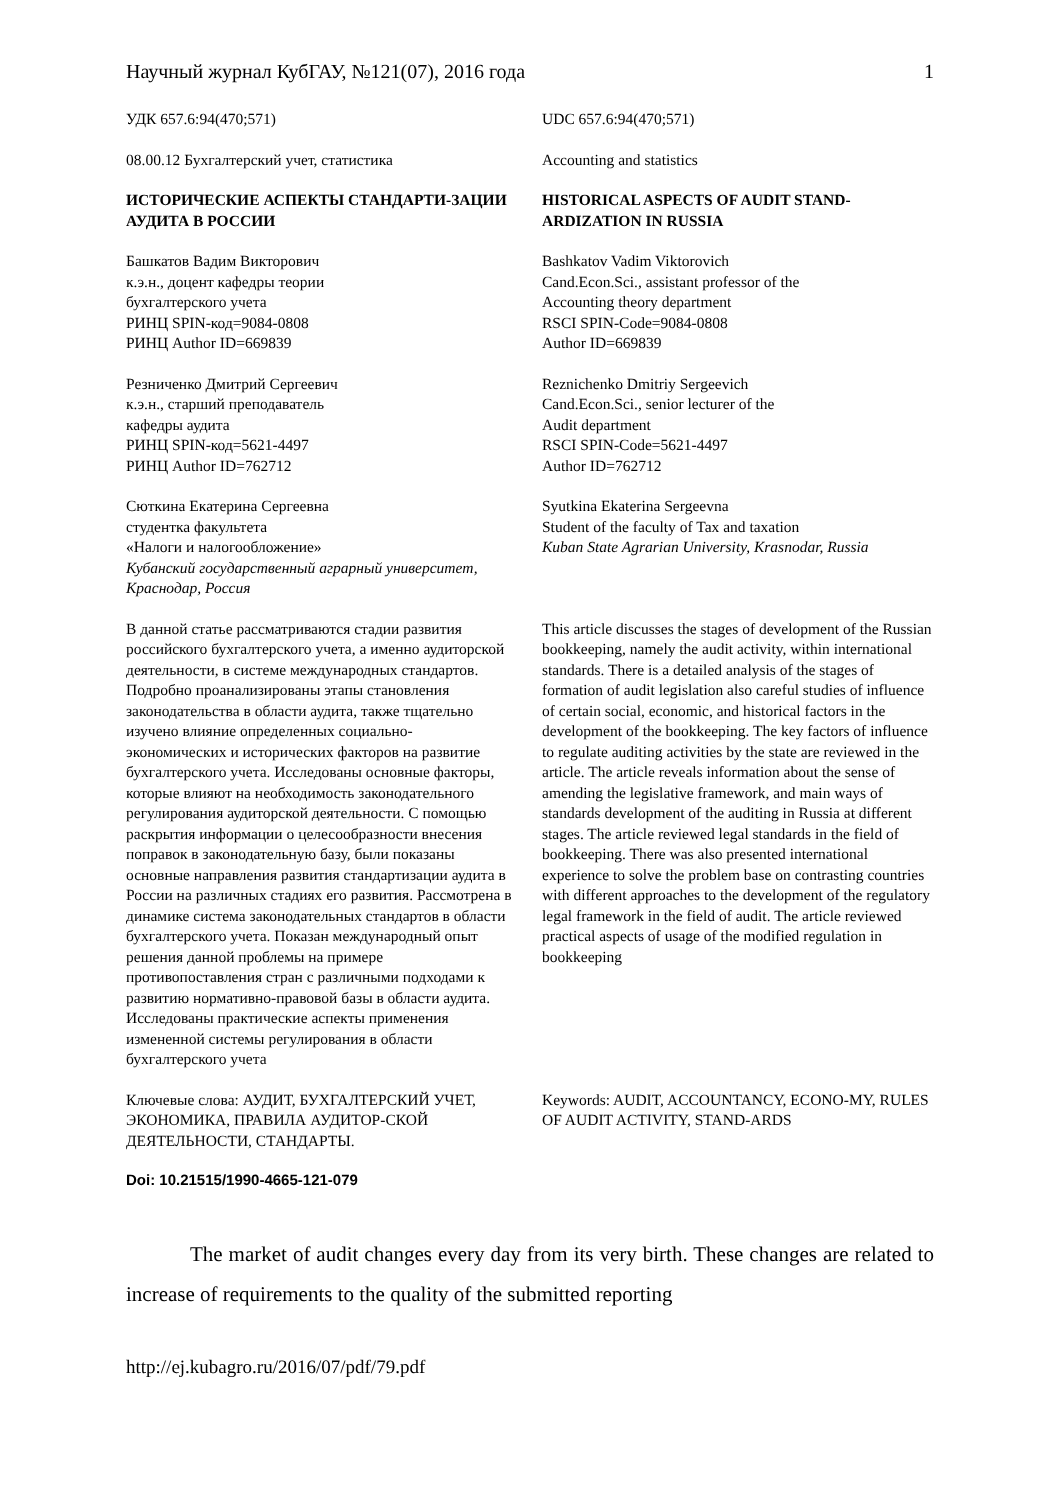Научный журнал КубГАУ, №121(07), 2016 года 1
УДК 657.6:94(470;571) UDC 657.6:94(470;571)
08.00.12 Бухгалтерский учет, статистика
Accounting and statistics
ИСТОРИЧЕСКИЕ АСПЕКТЫ СТАНДАРТИ-ЗАЦИИ АУДИТА В РОССИИ
HISTORICAL ASPECTS OF AUDIT STAND-ARDIZATION IN RUSSIA
Башкатов Вадим Викторович
к.э.н., доцент кафедры теории
бухгалтерского учета
РИНЦ SPIN-код=9084-0808
РИНЦ Author ID=669839
Bashkatov Vadim Viktorovich
Cand.Econ.Sci., assistant professor of the
Accounting theory department
RSCI SPIN-Code=9084-0808
Author ID=669839
Резниченко Дмитрий Сергеевич
к.э.н., старший преподаватель
кафедры аудита
РИНЦ SPIN-код=5621-4497
РИНЦ Author ID=762712
Reznichenko Dmitriy Sergeevich
Cand.Econ.Sci., senior lecturer of the
Audit department
RSCI SPIN-Code=5621-4497
Author ID=762712
Сюткина Екатерина Сергеевна
студентка факультета
«Налоги и налогообложение»
Кубанский государственный аграрный университет, Краснодар, Россия
Syutkina Ekaterina Sergeevna
Student of the faculty of Tax and taxation
Kuban State Agrarian University, Krasnodar, Russia
В данной статье рассматриваются стадии развития российского бухгалтерского учета, а именно аудиторской деятельности, в системе международных стандартов. Подробно проанализированы этапы становления законодательства в области аудита, также тщательно изучено влияние определенных социально-экономических и исторических факторов на развитие бухгалтерского учета. Исследованы основные факторы, которые влияют на необходимость законодательного регулирования аудиторской деятельности. С помощью раскрытия информации о целесообразности внесения поправок в законодательную базу, были показаны основные направления развития стандартизации аудита в России на различных стадиях его развития. Рассмотрена в динамике система законодательных стандартов в области бухгалтерского учета. Показан международный опыт решения данной проблемы на примере противопоставления стран с различными подходами к развитию нормативно-правовой базы в области аудита. Исследованы практические аспекты применения измененной системы регулирования в области бухгалтерского учета
This article discusses the stages of development of the Russian bookkeeping, namely the audit activity, within international standards. There is a detailed analysis of the stages of formation of audit legislation also careful studies of influence of certain social, economic, and historical factors in the development of the bookkeeping. The key factors of influence to regulate auditing activities by the state are reviewed in the article. The article reveals information about the sense of amending the legislative framework, and main ways of standards development of the auditing in Russia at different stages. The article reviewed legal standards in the field of bookkeeping. There was also presented international experience to solve the problem base on contrasting countries with different approaches to the development of the regulatory legal framework in the field of audit. The article reviewed practical aspects of usage of the modified regulation in bookkeeping
Ключевые слова: АУДИТ, БУХГАЛТЕРСКИЙ УЧЕТ, ЭКОНОМИКА, ПРАВИЛА АУДИТОР-СКОЙ ДЕЯТЕЛЬНОСТИ, СТАНДАРТЫ.
Keywords: AUDIT, ACCOUNTANCY, ECONO-MY, RULES OF AUDIT ACTIVITY, STAND-ARDS
Doi: 10.21515/1990-4665-121-079
The market of audit changes every day from its very birth. These changes are related to increase of requirements to the quality of the submitted reporting
http://ej.kubagro.ru/2016/07/pdf/79.pdf